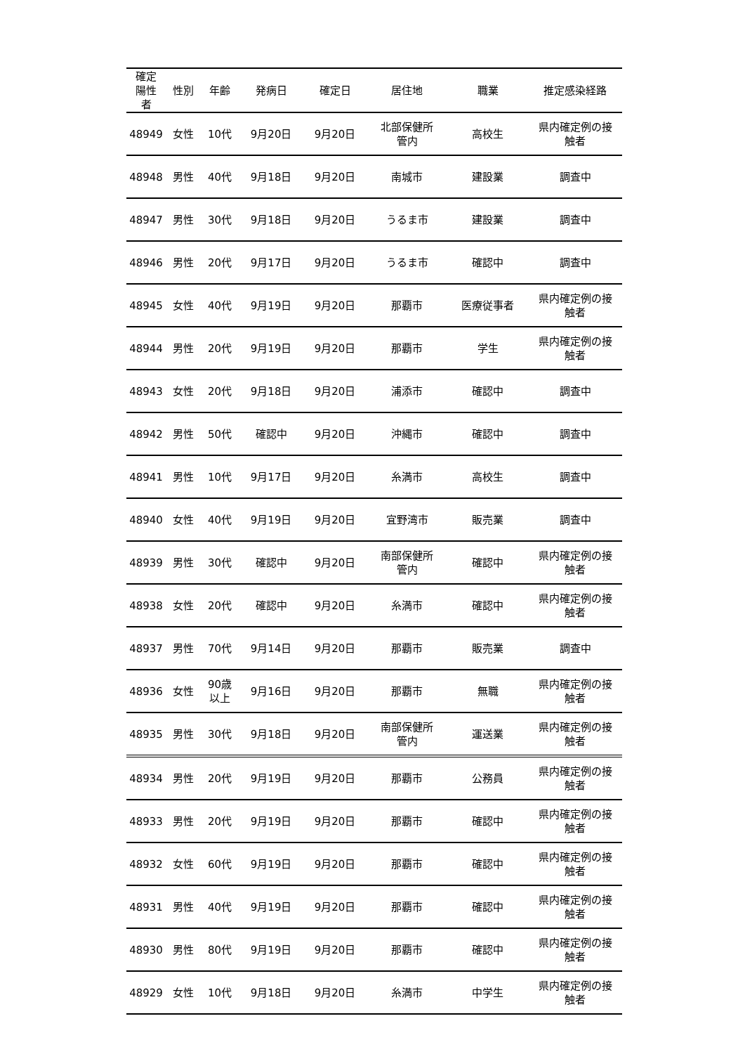| 確定 陽性 者 | 性別 | 年齢 | 発病日 | 確定日 | 居住地 | 職業 | 推定感染経路 |
| --- | --- | --- | --- | --- | --- | --- | --- |
| 48949 | 女性 | 10代 | 9月20日 | 9月20日 | 北部保健所 管内 | 高校生 | 県内確定例の接 触者 |
| 48948 | 男性 | 40代 | 9月18日 | 9月20日 | 南城市 | 建設業 | 調査中 |
| 48947 | 男性 | 30代 | 9月18日 | 9月20日 | うるま市 | 建設業 | 調査中 |
| 48946 | 男性 | 20代 | 9月17日 | 9月20日 | うるま市 | 確認中 | 調査中 |
| 48945 | 女性 | 40代 | 9月19日 | 9月20日 | 那覇市 | 医療従事者 | 県内確定例の接 触者 |
| 48944 | 男性 | 20代 | 9月19日 | 9月20日 | 那覇市 | 学生 | 県内確定例の接 触者 |
| 48943 | 女性 | 20代 | 9月18日 | 9月20日 | 浦添市 | 確認中 | 調査中 |
| 48942 | 男性 | 50代 | 確認中 | 9月20日 | 沖縄市 | 確認中 | 調査中 |
| 48941 | 男性 | 10代 | 9月17日 | 9月20日 | 糸満市 | 高校生 | 調査中 |
| 48940 | 女性 | 40代 | 9月19日 | 9月20日 | 宜野湾市 | 販売業 | 調査中 |
| 48939 | 男性 | 30代 | 確認中 | 9月20日 | 南部保健所 管内 | 確認中 | 県内確定例の接 触者 |
| 48938 | 女性 | 20代 | 確認中 | 9月20日 | 糸満市 | 確認中 | 県内確定例の接 触者 |
| 48937 | 男性 | 70代 | 9月14日 | 9月20日 | 那覇市 | 販売業 | 調査中 |
| 48936 | 女性 | 90歳 以上 | 9月16日 | 9月20日 | 那覇市 | 無職 | 県内確定例の接 触者 |
| 48935 | 男性 | 30代 | 9月18日 | 9月20日 | 南部保健所 管内 | 運送業 | 県内確定例の接 触者 |
| 48934 | 男性 | 20代 | 9月19日 | 9月20日 | 那覇市 | 公務員 | 県内確定例の接 触者 |
| 48933 | 男性 | 20代 | 9月19日 | 9月20日 | 那覇市 | 確認中 | 県内確定例の接 触者 |
| 48932 | 女性 | 60代 | 9月19日 | 9月20日 | 那覇市 | 確認中 | 県内確定例の接 触者 |
| 48931 | 男性 | 40代 | 9月19日 | 9月20日 | 那覇市 | 確認中 | 県内確定例の接 触者 |
| 48930 | 男性 | 80代 | 9月19日 | 9月20日 | 那覇市 | 確認中 | 県内確定例の接 触者 |
| 48929 | 女性 | 10代 | 9月18日 | 9月20日 | 糸満市 | 中学生 | 県内確定例の接 触者 |